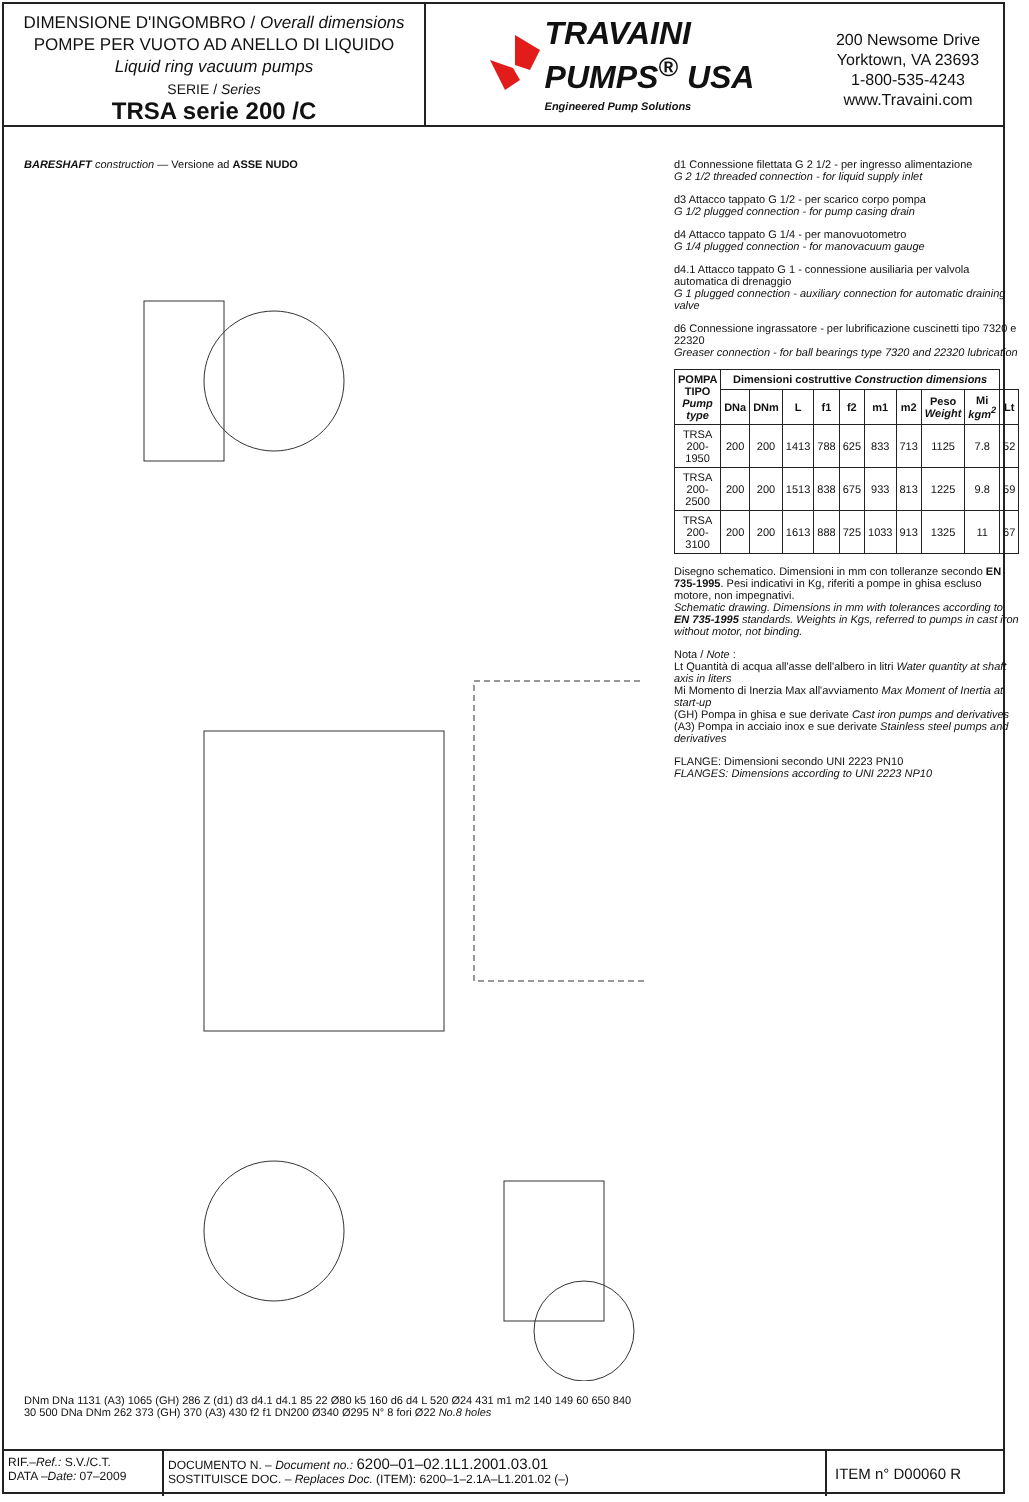DIMENSIONE D'INGOMBRO / Overall dimensions
POMPE PER VUOTO AD ANELLO DI LIQUIDO
Liquid ring vacuum pumps
SERIE / Series
TRSA serie 200 /C
TRAVAINI
PUMPS<sup>®</sup> USA
Engineered Pump Solutions
200 Newsome Drive
Yorktown, VA 23693
1-800-535-4243
www.Travaini.com
BARESHAFT construction — Versione ad ASSE NUDO
DNm DNa 1131 (A3) 1065 (GH) 286 Z (d1) d3 d4.1 d4.1 85 22 Ø80 k5 160 d6 d4 L 520 Ø24 431 m1 m2 140 149 60 650 840 30 500 DNa DNm 262 373 (GH) 370 (A3) 430 f2 f1 DN200 Ø340 Ø295 N° 8 fori Ø22 No.8 holes
d1 Connessione filettata G 2 1/2 - per ingresso alimentazione
G 2 1/2 threaded connection - for liquid supply inlet
d3 Attacco tappato G 1/2 - per scarico corpo pompa
G 1/2 plugged connection - for pump casing drain
d4 Attacco tappato G 1/4 - per manovuotometro
G 1/4 plugged connection - for manovacuum gauge
d4.1 Attacco tappato G 1 - connessione ausiliaria per valvola automatica di drenaggio
G 1 plugged connection - auxiliary connection for automatic draining valve
d6 Connessione ingrassatore - per lubrificazione cuscinetti tipo 7320 e 22320
Greaser connection - for ball bearings type 7320 and 22320 lubrication
| POMPA TIPO Pump type | Dimensioni costruttive Construction dimensions | | | | | | | | | |
| --- | --- | --- | --- | --- | --- | --- | --- | --- | --- | --- |
| | DNa | DNm | L | f1 | f2 | m1 | m2 | Peso Weight | Mi kgm<sup>2</sup> | Lt |
| TRSA 200-1950 | 200 | 200 | 1413 | 788 | 625 | 833 | 713 | 1125 | 7.8 | 52 |
| TRSA 200-2500 | 200 | 200 | 1513 | 838 | 675 | 933 | 813 | 1225 | 9.8 | 59 |
| TRSA 200-3100 | 200 | 200 | 1613 | 888 | 725 | 1033 | 913 | 1325 | 11 | 67 |
Disegno schematico. Dimensioni in mm con tolleranze secondo EN 735-1995. Pesi indicativi in Kg, riferiti a pompe in ghisa escluso motore, non impegnativi.
Schematic drawing. Dimensions in mm with tolerances according to EN 735-1995 standards. Weights in Kgs, referred to pumps in cast iron without motor, not binding.
Nota / Note :
Lt Quantità di acqua all'asse dell'albero in litri Water quantity at shaft axis in liters
Mi Momento di Inerzia Max all'avviamento Max Moment of Inertia at start-up
(GH) Pompa in ghisa e sue derivate Cast iron pumps and derivatives
(A3) Pompa in acciaio inox e sue derivate Stainless steel pumps and derivatives
FLANGE: Dimensioni secondo UNI 2223 PN10
FLANGES: Dimensions according to UNI 2223 NP10
RIF.–Ref.: S.V./C.T.
DATA –Date: 07–2009
DOCUMENTO N. – Document no.: 6200–01–02.1L1.2001.03.01
SOSTITUISCE DOC. – Replaces Doc. (ITEM): 6200–1–2.1A–L1.201.02 (–)
ITEM n° D00060 R